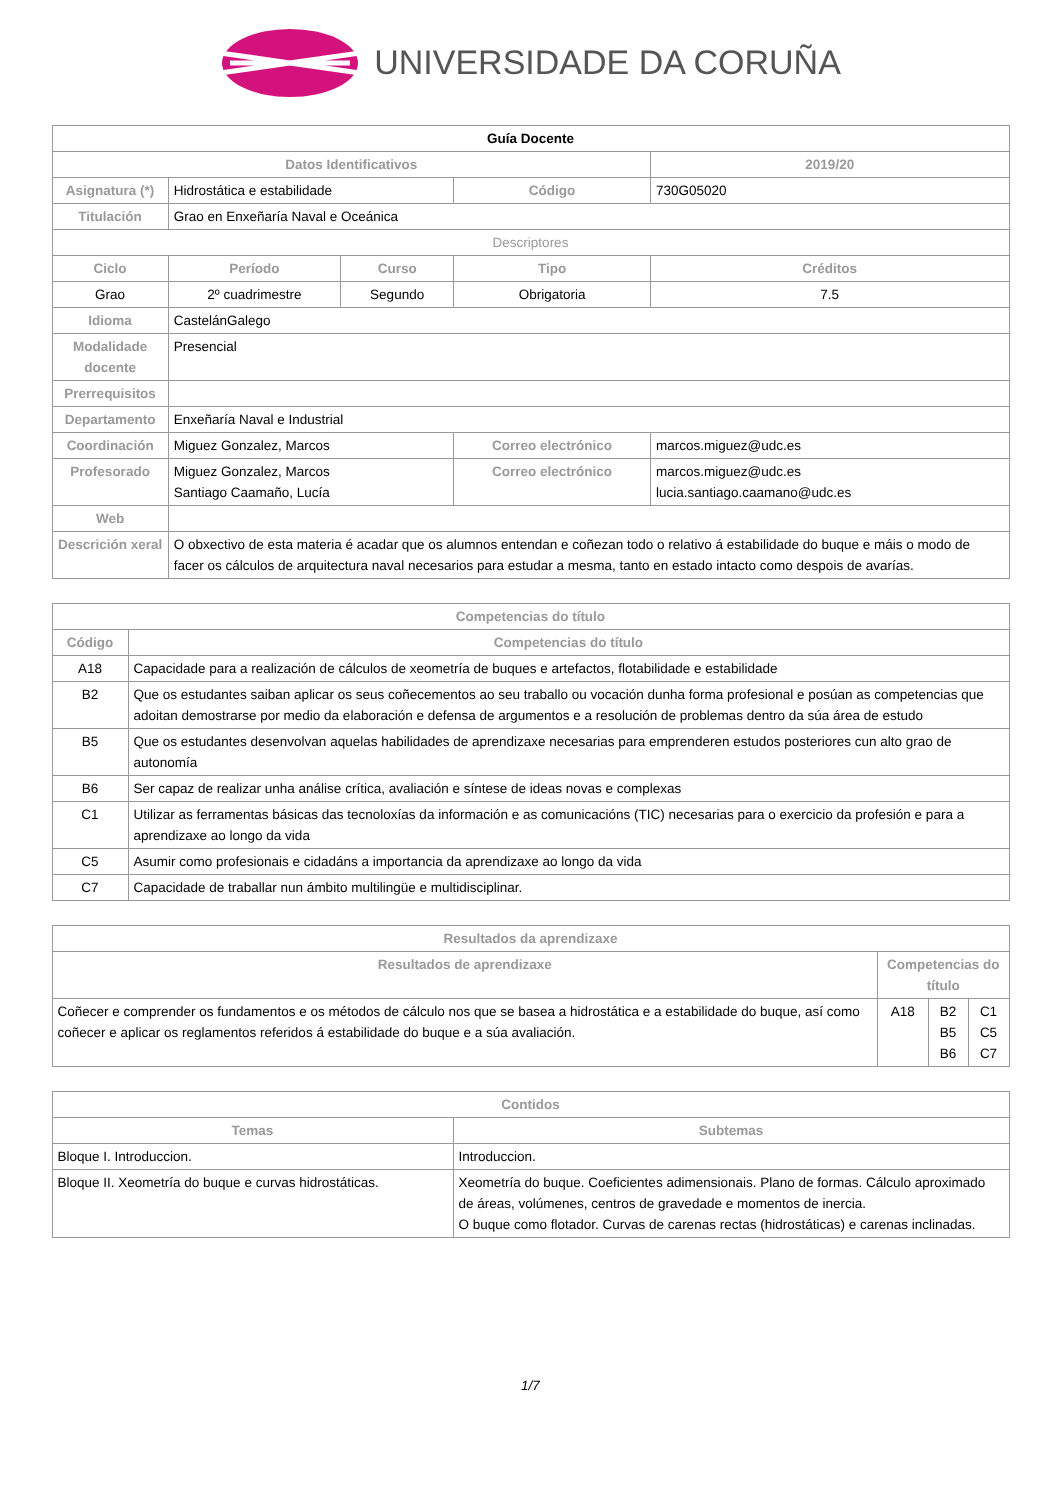UNIVERSIDADE DA CORUÑA
| Guía Docente | | | | | |
| Datos Identificativos | | | | | 2019/20 |
| Asignatura (*) | Hidrostática e estabilidade | | Código | | 730G05020 |
| Titulación | Grao en Enxeñaría Naval e Oceánica | | | | |
| Descriptores | | | | | |
| Ciclo | Período | Curso | Tipo | | Créditos |
| Grao | 2º cuadrimestre | Segundo | Obrigatoria | | 7.5 |
| Idioma | CastelánGalego | | | | |
| Modalidade docente | Presencial | | | | |
| Prerrequisitos | | | | | |
| Departamento | Enxeñaría Naval e Industrial | | | | |
| Coordinación | Miguez Gonzalez, Marcos | | Correo electrónico | marcos.miguez@udc.es | |
| Profesorado | Miguez Gonzalez, Marcos Santiago Caamaño, Lucía | | Correo electrónico | marcos.miguez@udc.es lucia.santiago.caamano@udc.es | |
| Web | | | | | |
| Descrición xeral | O obxectivo de esta materia é acadar que os alumnos entendan e coñezan todo o relativo á estabilidade do buque e máis o modo de facer os cálculos de arquitectura naval necesarios para estudar a mesma, tanto en estado intacto como despois de avarías. | | | | |
| Competencias do título | |
| --- | --- |
| Código | Competencias do título |
| A18 | Capacidade para a realización de cálculos de xeometría de buques e artefactos, flotabilidade e estabilidade |
| B2 | Que os estudantes saiban aplicar os seus coñecementos ao seu traballo ou vocación dunha forma profesional e posúan as competencias que adoitan demostrarse por medio da elaboración e defensa de argumentos e a resolución de problemas dentro da súa área de estudo |
| B5 | Que os estudantes desenvolvan aquelas habilidades de aprendizaxe necesarias para emprenderen estudos posteriores cun alto grao de autonomía |
| B6 | Ser capaz de realizar unha análise crítica, avaliación e síntese de ideas novas e complexas |
| C1 | Utilizar as ferramentas básicas das tecnoloxías da información e as comunicacións (TIC) necesarias para o exercicio da profesión e para a aprendizaxe ao longo da vida |
| C5 | Asumir como profesionais e cidadáns a importancia da aprendizaxe ao longo da vida |
| C7 | Capacidade de traballar nun ámbito multilingüe e multidisciplinar. |
| Resultados da aprendizaxe | | | |
| --- | --- | --- | --- |
| Resultados de aprendizaxe | Competencias do título | | |
| Coñecer e comprender os fundamentos e os métodos de cálculo nos que se basea a hidrostática e a estabilidade do buque, así como coñecer e aplicar os reglamentos referidos á estabilidade do buque e a súa avaliación. | A18 | B2 B5 B6 | C1 C5 C7 |
| Contidos | |
| --- | --- |
| Temas | Subtemas |
| Bloque I. Introduccion. | Introduccion. |
| Bloque II. Xeometría do buque e curvas hidrostáticas. | Xeometría do buque. Coeficientes adimensionais. Plano de formas. Cálculo aproximado de áreas, volúmenes, centros de gravedade e momentos de inercia. O buque como flotador. Curvas de carenas rectas (hidrostáticas) e carenas inclinadas. |
1/7